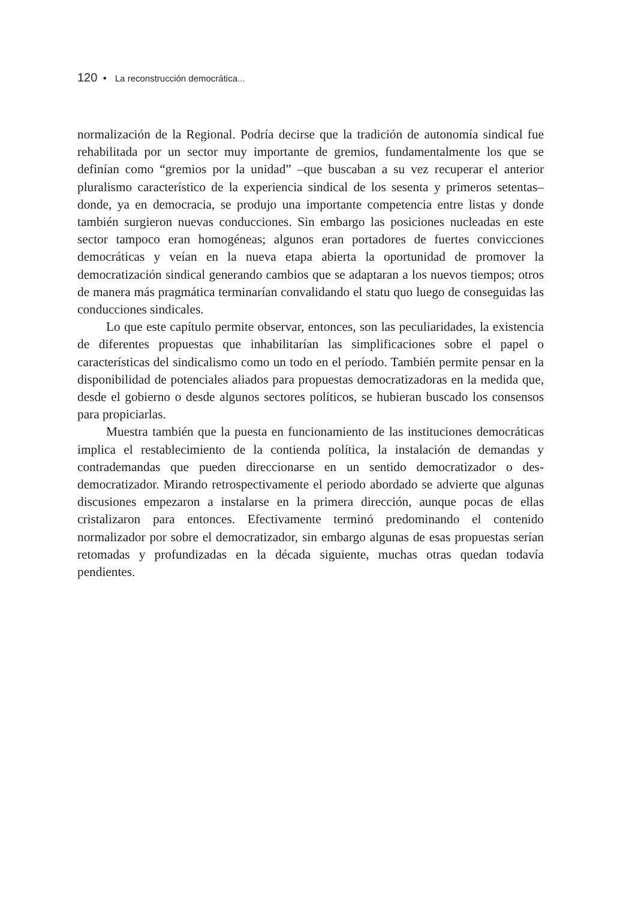120 • La reconstrucción democrática...
normalización de la Regional. Podría decirse que la tradición de autonomía sindical fue rehabilitada por un sector muy importante de gremios, fundamentalmente los que se definían como “gremios por la unidad” –que buscaban a su vez recuperar el anterior pluralismo característico de la experiencia sindical de los sesenta y primeros setentas– donde, ya en democracia, se produjo una importante competencia entre listas y donde también surgieron nuevas conducciones. Sin embargo las posiciones nucleadas en este sector tampoco eran homogéneas; algunos eran portadores de fuertes convicciones democráticas y veían en la nueva etapa abierta la oportunidad de promover la democratización sindical generando cambios que se adaptaran a los nuevos tiempos; otros de manera más pragmática terminarían convalidando el statu quo luego de conseguidas las conducciones sindicales.
Lo que este capítulo permite observar, entonces, son las peculiaridades, la existencia de diferentes propuestas que inhabilitarían las simplificaciones sobre el papel o características del sindicalismo como un todo en el período. También permite pensar en la disponibilidad de potenciales aliados para propuestas democratizadoras en la medida que, desde el gobierno o desde algunos sectores políticos, se hubieran buscado los consensos para propiciarlas.
Muestra también que la puesta en funcionamiento de las instituciones democráticas implica el restablecimiento de la contienda política, la instalación de demandas y contrademandas que pueden direccionarse en un sentido democratizador o des-democratizador. Mirando retrospectivamente el periodo abordado se advierte que algunas discusiones empezaron a instalarse en la primera dirección, aunque pocas de ellas cristalizaron para entonces. Efectivamente terminó predominando el contenido normalizador por sobre el democratizador, sin embargo algunas de esas propuestas serían retomadas y profundizadas en la década siguiente, muchas otras quedan todavía pendientes.